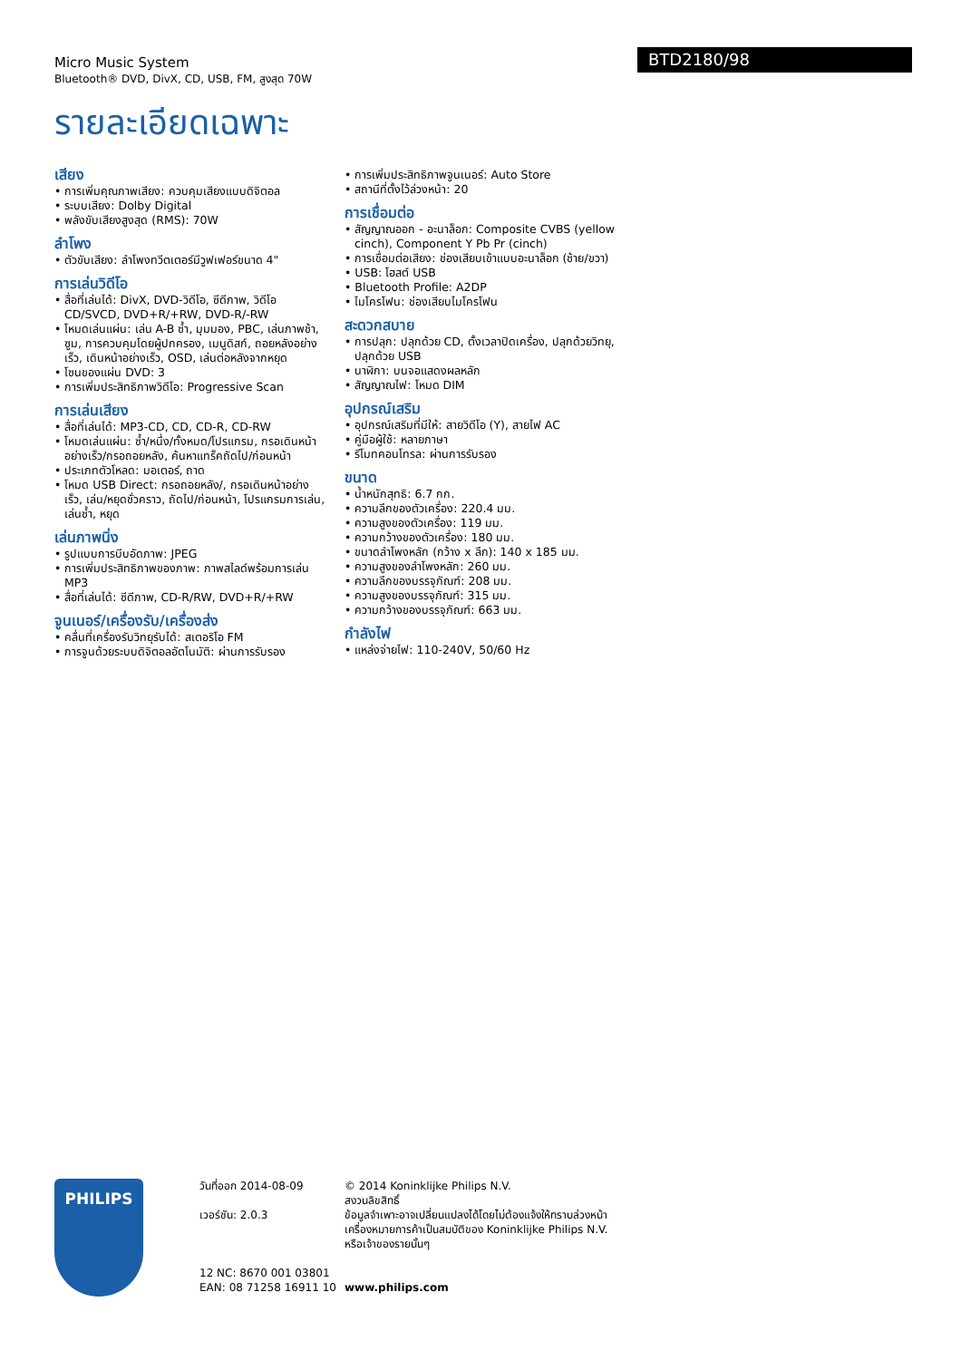Micro Music System
Bluetooth® DVD, DivX, CD, USB, FM, สูงสุด 70W
BTD2180/98
รายละเอียดเฉพาะ
เสียง
• การเพิ่มคุณภาพเสียง: ควบคุมเสียงแบบดิจิตอล
• ระบบเสียง: Dolby Digital
• พลังขับเสียงสูงสุด (RMS): 70W
ลำโพง
• ตัวขับเสียง: ลำโพงทวีตเตอร์มีวูฟเฟอร์ขนาด 4"
การเล่นวิดีโอ
• สื่อที่เล่นได้: DivX, DVD-วิดีโอ, ซีดีภาพ, วิดีโอ CD/SVCD, DVD+R/+RW, DVD-R/-RW
• โหมดเล่นแผ่น: เล่น A-B ซ้ำ, มุมมอง, PBC, เล่นภาพช้า, ซูม, การควบคุมโดยผู้ปกครอง, เมนูดิสก์, ถอยหลังอย่างเร็ว, เดินหน้าอย่างเร็ว, OSD, เล่นต่อหลังจากหยุด
• โซนของแผ่น DVD: 3
• การเพิ่มประสิทธิภาพวิดีโอ: Progressive Scan
การเล่นเสียง
• สื่อที่เล่นได้: MP3-CD, CD, CD-R, CD-RW
• โหมดเล่นแผ่น: ซ้ำ/หนึ่ง/ทั้งหมด/โปรแกรม, กรอเดินหน้าอย่างเร็ว/กรอถอยหลัง, ค้นหาแทร็คถัดไป/ก่อนหน้า
• ประเภทตัวโหลด: มอเตอร์, ถาด
• โหมด USB Direct: กรอถอยหลัง/, กรอเดินหน้าอย่างเร็ว, เล่น/หยุดชั่วคราว, ถัดไป/ก่อนหน้า, โปรแกรมการเล่น, เล่นซ้ำ, หยุด
เล่นภาพนิ่ง
• รูปแบบการบีบอัดภาพ: JPEG
• การเพิ่มประสิทธิภาพของภาพ: ภาพสไลด์พร้อมการเล่น MP3
• สื่อที่เล่นได้: ซีดีภาพ, CD-R/RW, DVD+R/+RW
จูนเนอร์/เครื่องรับ/เครื่องส่ง
• คลื่นที่เครื่องรับวิทยุรับได้: สเตอริโอ FM
• การจูนด้วยระบบดิจิตอลอัตโนมัติ: ผ่านการรับรอง
• การเพิ่มประสิทธิภาพจูนเนอร์: Auto Store
• สถานีที่ตั้งไว้ล่วงหน้า: 20
การเชื่อมต่อ
• สัญญาณออก - อะนาล็อก: Composite CVBS (yellow cinch), Component Y Pb Pr (cinch)
• การเชื่อมต่อเสียง: ช่องเสียบเข้าแบบอะนาล็อก (ซ้าย/ขวา)
• USB: โฮสต์ USB
• Bluetooth Profile: A2DP
• ไมโครโฟน: ช่องเสียบไมโครโฟน
สะดวกสบาย
• การปลุก: ปลุกด้วย CD, ตั้งเวลาปิดเครื่อง, ปลุกด้วยวิทยุ, ปลุกด้วย USB
• นาฬิกา: บนจอแสดงผลหลัก
• สัญญาณไฟ: โหมด DIM
อุปกรณ์เสริม
• อุปกรณ์เสริมที่มีให้: สายวิดีโอ (Y), สายไฟ AC
• คู่มือผู้ใช้: หลายภาษา
• รีโมทคอนโทรล: ผ่านการรับรอง
ขนาด
• น้ำหนักสุทธิ: 6.7 กก.
• ความลึกของตัวเครื่อง: 220.4 มม.
• ความสูงของตัวเครื่อง: 119 มม.
• ความกว้างของตัวเครื่อง: 180 มม.
• ขนาดลำโพงหลัก (กว้าง x ลึก): 140 x 185 มม.
• ความสูงของลำโพงหลัก: 260 มม.
• ความลึกของบรรจุภัณฑ์: 208 มม.
• ความสูงของบรรจุภัณฑ์: 315 มม.
• ความกว้างของบรรจุภัณฑ์: 663 มม.
กำลังไฟ
• แหล่งจ่ายไฟ: 110-240V, 50/60 Hz
PHILIPS
วันที่ออก 2014-08-09
เวอร์ชัน: 2.0.3
12 NC: 8670 001 03801
EAN: 08 71258 16911 10
© 2014 Koninklijke Philips N.V.
สงวนลิขสิทธิ์
ข้อมูลจำเพาะอาจเปลี่ยนแปลงได้โดยไม่ต้องแจ้งให้ทราบล่วงหน้า เครื่องหมายการค้าเป็นสมบัติของ Koninklijke Philips N.V. หรือเจ้าของรายนั้นๆ
www.philips.com